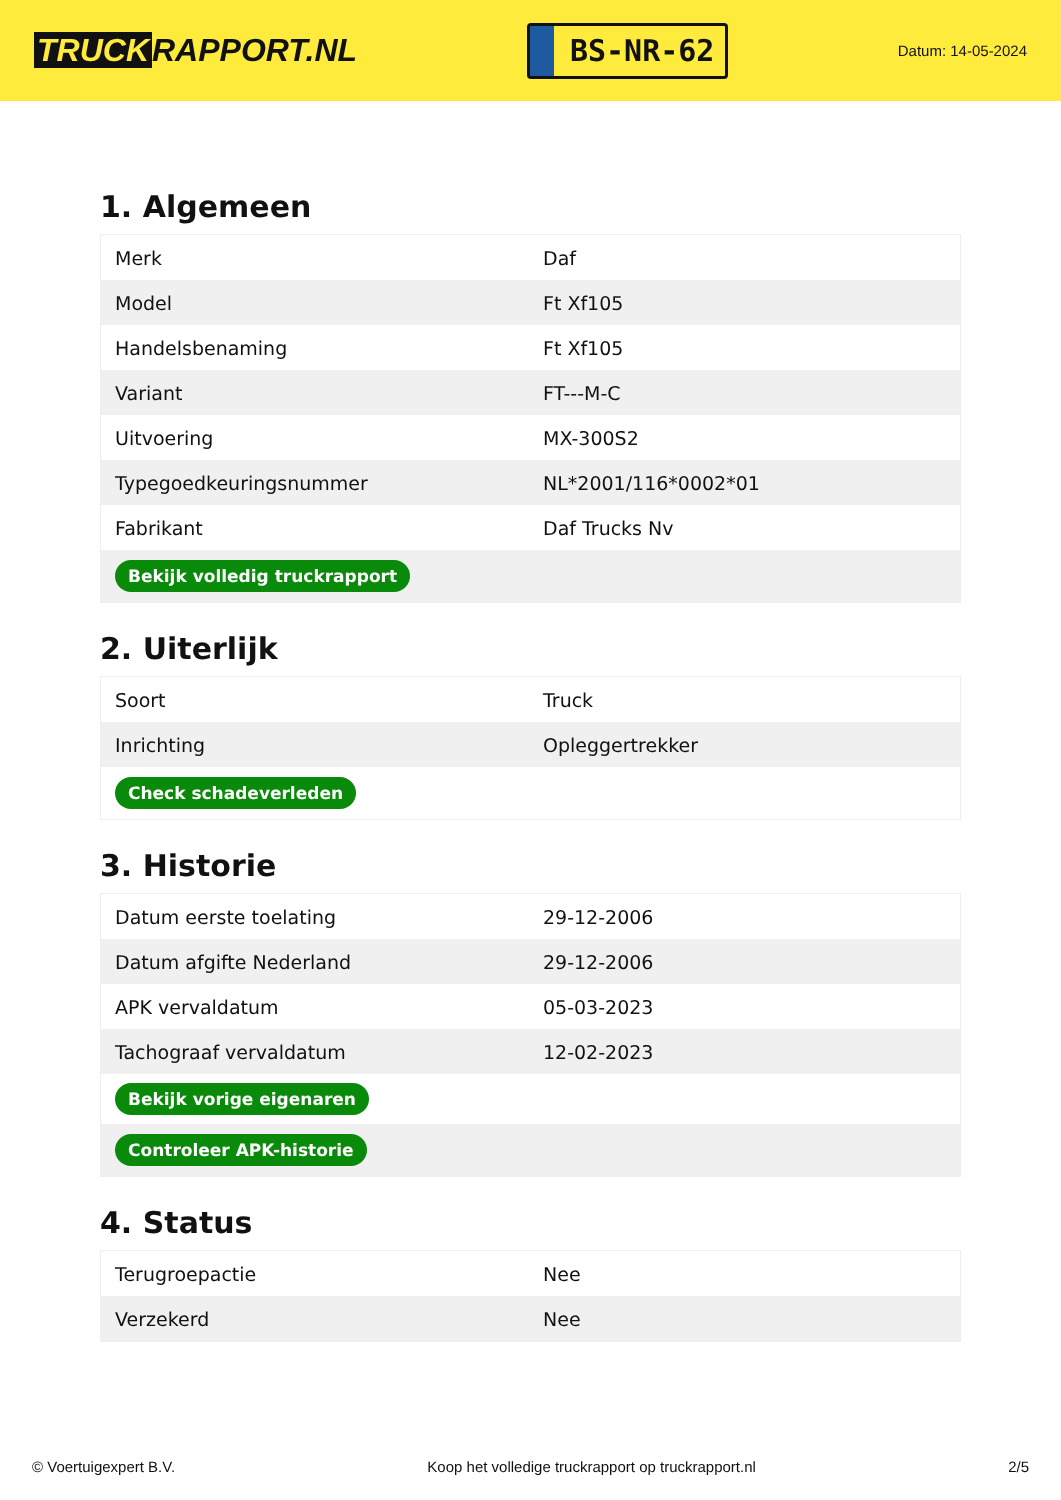TRUCK RAPPORT.NL
BS-NR-62
Datum: 14-05-2024
1. Algemeen
| Merk | Daf |
| Model | Ft Xf105 |
| Handelsbenaming | Ft Xf105 |
| Variant | FT---M-C |
| Uitvoering | MX-300S2 |
| Typegoedkeuringsnummer | NL*2001/116*0002*01 |
| Fabrikant | Daf Trucks Nv |
| Bekijk volledig truckrapport | |
2. Uiterlijk
| Soort | Truck |
| Inrichting | Opleggertrekker |
| Check schadeverleden | |
3. Historie
| Datum eerste toelating | 29-12-2006 |
| Datum afgifte Nederland | 29-12-2006 |
| APK vervaldatum | 05-03-2023 |
| Tachograaf vervaldatum | 12-02-2023 |
| Bekijk vorige eigenaren | |
| Controleer APK-historie | |
4. Status
| Terugroepactie | Nee |
| Verzekerd | Nee |
© Voertuigexpert B.V. Koop het volledige truckrapport op truckrapport.nl 2/5